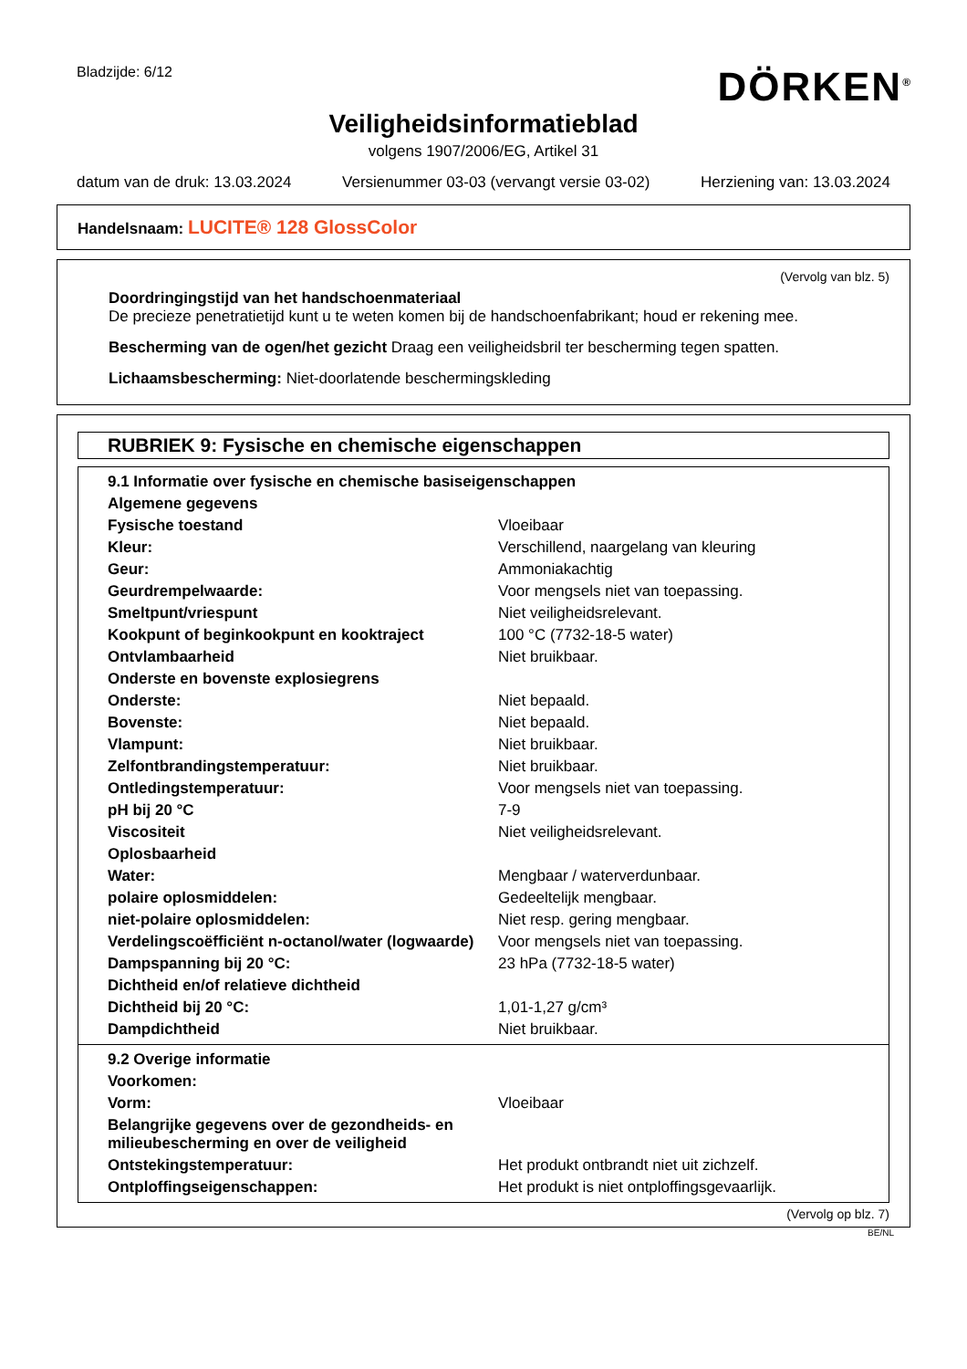Bladzijde: 6/12
DÖRKEN<sup>®</sup>
Veiligheidsinformatieblad
volgens 1907/2006/EG, Artikel 31
datum van de druk: 13.03.2024 Versienummer 03-03 (vervangt versie 03-02) Herziening van: 13.03.2024
Handelsnaam: LUCITE® 128 GlossColor
(Vervolg van blz. 5)
Doordringingstijd van het handschoenmateriaal
De precieze penetratietijd kunt u te weten komen bij de handschoenfabrikant; houd er rekening mee.
Bescherming van de ogen/het gezicht Draag een veiligheidsbril ter bescherming tegen spatten.
Lichaamsbescherming: Niet-doorlatende beschermingskleding
RUBRIEK 9: Fysische en chemische eigenschappen
| 9.1 Informatie over fysische en chemische basiseigenschappen | |
| Algemene gegevens | |
| Fysische toestand | Vloeibaar |
| Kleur: | Verschillend, naargelang van kleuring |
| Geur: | Ammoniakachtig |
| Geurdrempelwaarde: | Voor mengsels niet van toepassing. |
| Smeltpunt/vriespunt | Niet veiligheidsrelevant. |
| Kookpunt of beginkookpunt en kooktraject | 100 °C (7732-18-5 water) |
| Ontvlambaarheid | Niet bruikbaar. |
| Onderste en bovenste explosiegrens | |
| Onderste: | Niet bepaald. |
| Bovenste: | Niet bepaald. |
| Vlampunt: | Niet bruikbaar. |
| Zelfontbrandingstemperatuur: | Niet bruikbaar. |
| Ontledingstemperatuur: | Voor mengsels niet van toepassing. |
| pH bij 20 °C | 7-9 |
| Viscositeit | Niet veiligheidsrelevant. |
| Oplosbaarheid | |
| Water: | Mengbaar / waterverdunbaar. |
| polaire oplosmiddelen: | Gedeeltelijk mengbaar. |
| niet-polaire oplosmiddelen: | Niet resp. gering mengbaar. |
| Verdelingscoëfficiënt n-octanol/water (logwaarde) | Voor mengsels niet van toepassing. |
| Dampspanning bij 20 °C: | 23 hPa (7732-18-5 water) |
| Dichtheid en/of relatieve dichtheid | |
| Dichtheid bij 20 °C: | 1,01-1,27 g/cm³ |
| Dampdichtheid | Niet bruikbaar. |
| 9.2 Overige informatie | |
| Voorkomen: | |
| Vorm: | Vloeibaar |
| Belangrijke gegevens over de gezondheids- en milieubescherming en over de veiligheid | |
| Ontstekingstemperatuur: | Het produkt ontbrandt niet uit zichzelf. |
| Ontploffingseigenschappen: | Het produkt is niet ontploffingsgevaarlijk. |
(Vervolg op blz. 7)
BE/NL